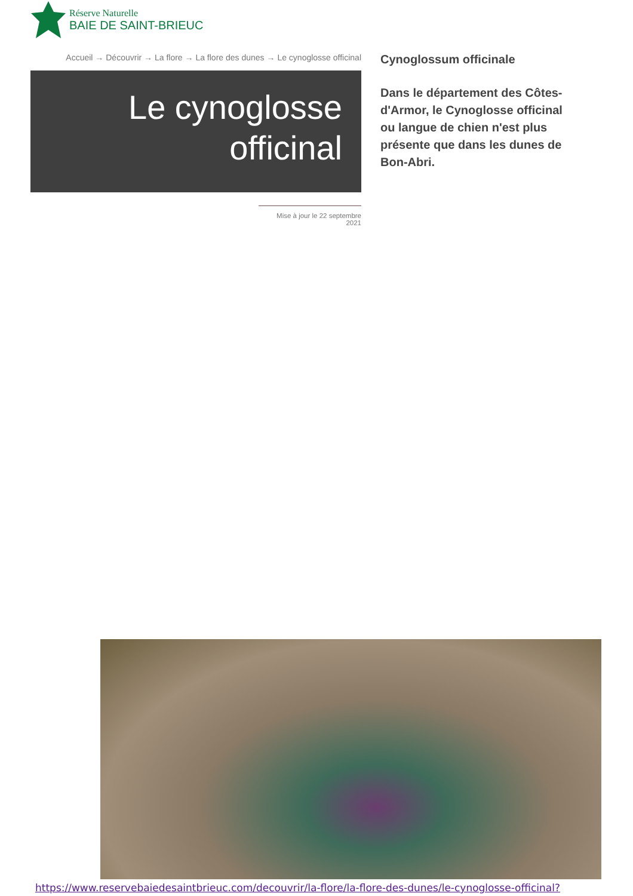Réserve Naturelle
BAIE DE SAINT-BRIEUC
Accueil → Découvrir → La flore → La flore des dunes → Le cynoglosse officinal
Le cynoglosse officinal
Mise à jour le 22 septembre
2021
Cynoglossum officinale
Dans le département des Côtes-d'Armor, le Cynoglosse officinal ou langue de chien n'est plus présente que dans les dunes de Bon-Abri.
https://www.reservebaiedesaintbrieuc.com/decouvrir/la-flore/la-flore-des-dunes/le-cynoglosse-officinal?